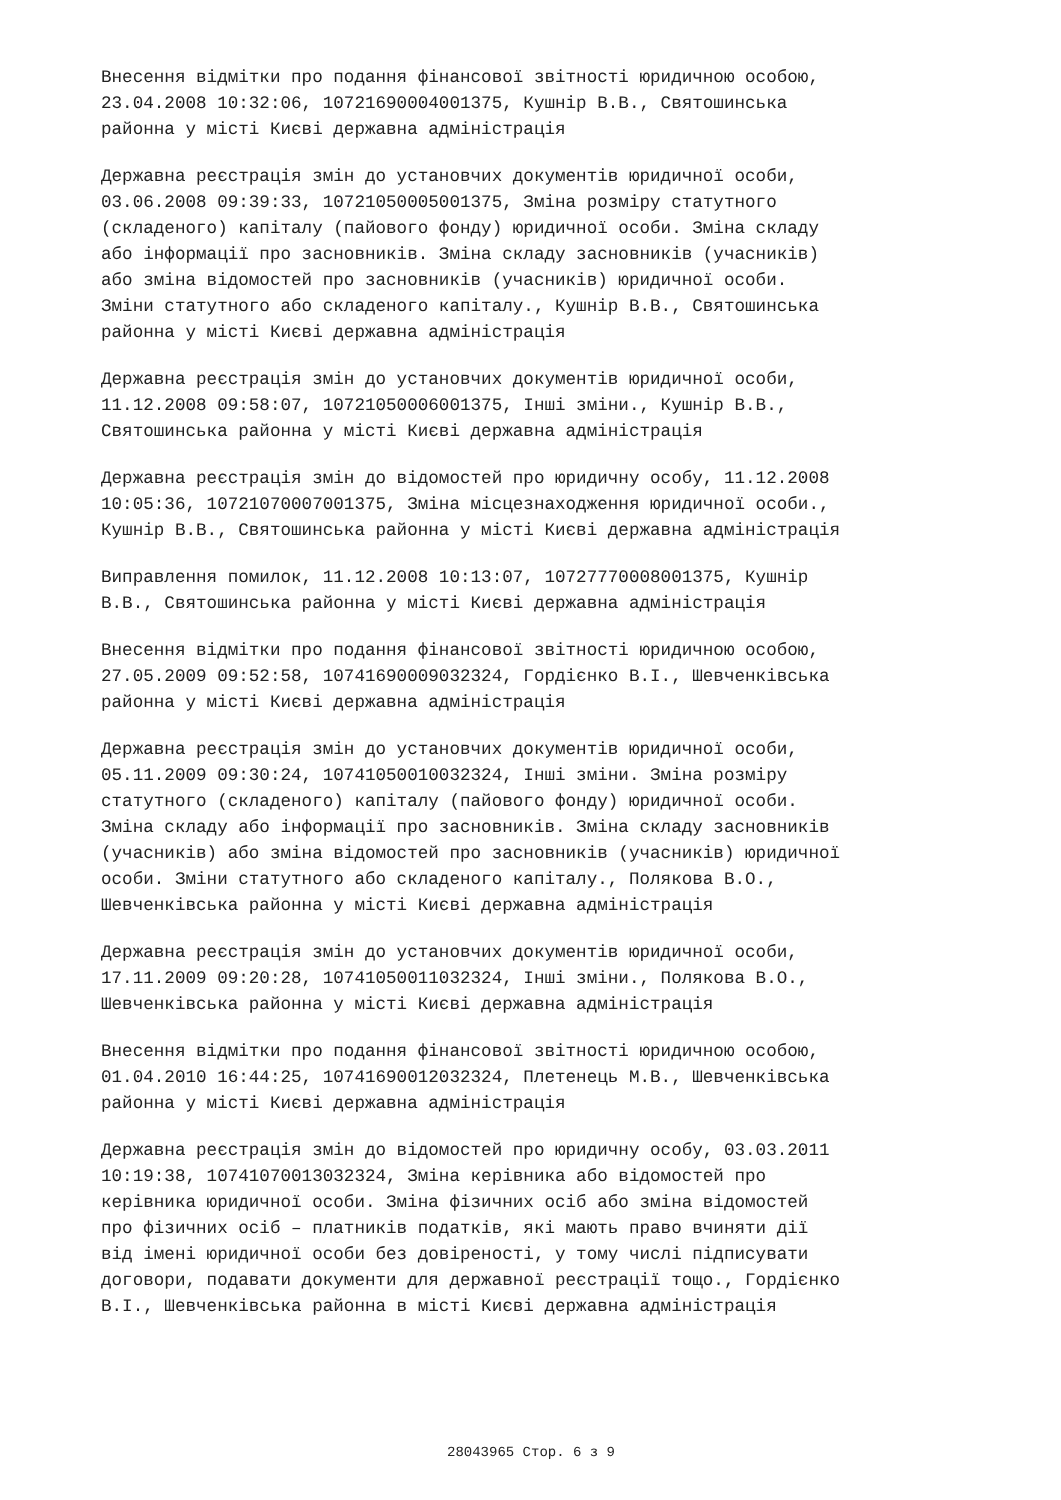Внесення відмітки про подання фінансової звітності юридичною особою, 23.04.2008 10:32:06, 10721690004001375, Кушнір В.В., Святошинська районна у місті Києві державна адміністрація
Державна реєстрація змін до установчих документів юридичної особи, 03.06.2008 09:39:33, 10721050005001375, Зміна розміру статутного (складеного) капіталу (пайового фонду) юридичної особи. Зміна складу або інформації про засновників. Зміна складу засновників (учасників) або зміна відомостей про засновників (учасників) юридичної особи. Зміни статутного або складеного капіталу., Кушнір В.В., Святошинська районна у місті Києві державна адміністрація
Державна реєстрація змін до установчих документів юридичної особи, 11.12.2008 09:58:07, 10721050006001375, Інші зміни., Кушнір В.В., Святошинська районна у місті Києві державна адміністрація
Державна реєстрація змін до відомостей про юридичну особу, 11.12.2008 10:05:36, 10721070007001375, Зміна місцезнаходження юридичної особи., Кушнір В.В., Святошинська районна у місті Києві державна адміністрація
Виправлення помилок, 11.12.2008 10:13:07, 10727770008001375, Кушнір В.В., Святошинська районна у місті Києві державна адміністрація
Внесення відмітки про подання фінансової звітності юридичною особою, 27.05.2009 09:52:58, 10741690009032324, Гордієнко В.І., Шевченківська районна у місті Києві державна адміністрація
Державна реєстрація змін до установчих документів юридичної особи, 05.11.2009 09:30:24, 10741050010032324, Інші зміни. Зміна розміру статутного (складеного) капіталу (пайового фонду) юридичної особи. Зміна складу або інформації про засновників. Зміна складу засновників (учасників) або зміна відомостей про засновників (учасників) юридичної особи. Зміни статутного або складеного капіталу., Полякова В.О., Шевченківська районна у місті Києві державна адміністрація
Державна реєстрація змін до установчих документів юридичної особи, 17.11.2009 09:20:28, 10741050011032324, Інші зміни., Полякова В.О., Шевченківська районна у місті Києві державна адміністрація
Внесення відмітки про подання фінансової звітності юридичною особою, 01.04.2010 16:44:25, 10741690012032324, Плетенець М.В., Шевченківська районна у місті Києві державна адміністрація
Державна реєстрація змін до відомостей про юридичну особу, 03.03.2011 10:19:38, 10741070013032324, Зміна керівника або відомостей про керівника юридичної особи. Зміна фізичних осіб або зміна відомостей про фізичних осіб – платників податків, які мають право вчиняти дії від імені юридичної особи без довіреності, у тому числі підписувати договори, подавати документи для державної реєстрації тощо., Гордієнко В.І., Шевченківська районна в місті Києві державна адміністрація
28043965 Стор. 6 з 9